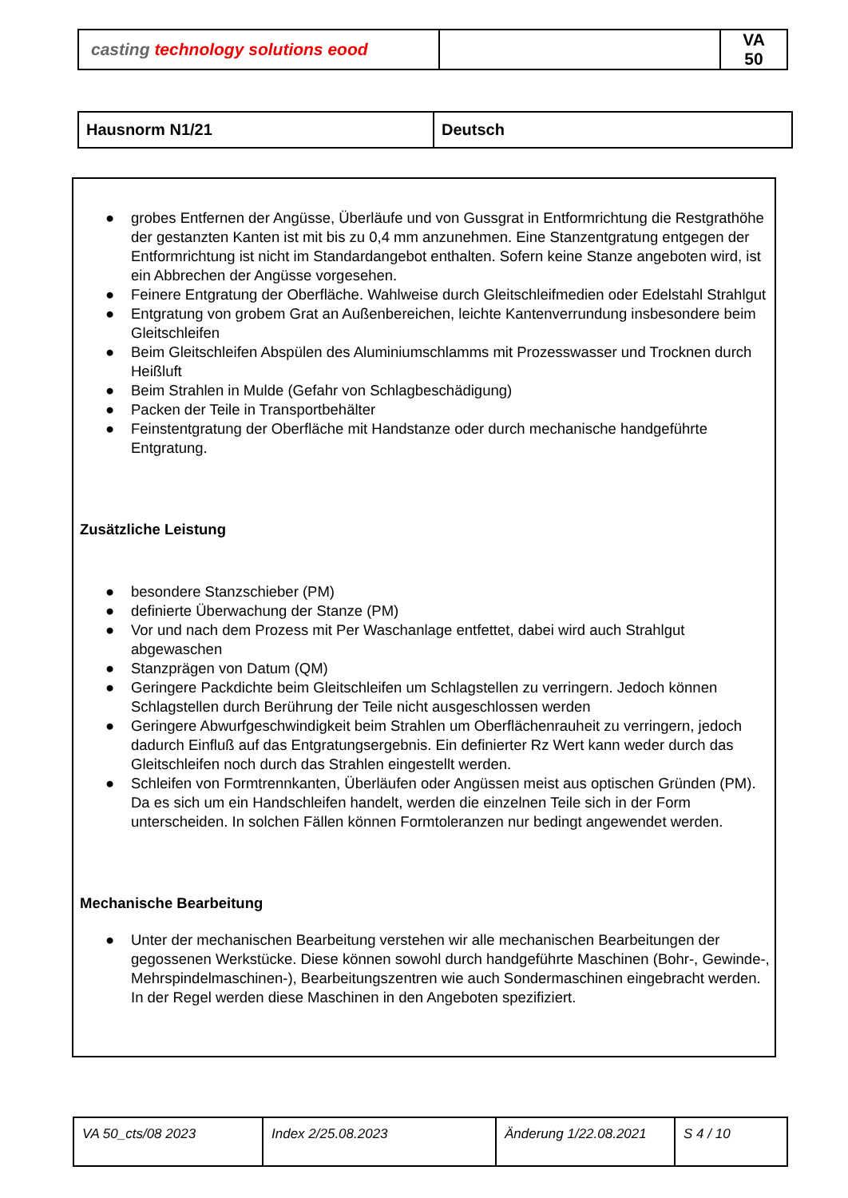| casting technology solutions eood | | VA 50 |
| Hausnorm N1/21 | Deutsch |
● grobes Entfernen der Angüsse, Überläufe und von Gussgrat in Entformrichtung die Restgrathöhe der gestanzten Kanten ist mit bis zu 0,4 mm anzunehmen. Eine Stanzentgratung entgegen der Entformrichtung ist nicht im Standardangebot enthalten. Sofern keine Stanze angeboten wird, ist ein Abbrechen der Angüsse vorgesehen.
● Feinere Entgratung der Oberfläche. Wahlweise durch Gleitschleifmedien oder Edelstahl Strahlgut
● Entgratung von grobem Grat an Außenbereichen, leichte Kantenverrundung insbesondere beim Gleitschleifen
● Beim Gleitschleifen Abspülen des Aluminiumschlamms mit Prozesswasser und Trocknen durch Heißluft
● Beim Strahlen in Mulde (Gefahr von Schlagbeschädigung)
● Packen der Teile in Transportbehälter
● Feinstentgratung der Oberfläche mit Handstanze oder durch mechanische handgeführte Entgratung.
Zusätzliche Leistung
● besondere Stanzschieber (PM)
● definierte Überwachung der Stanze (PM)
● Vor und nach dem Prozess mit Per Waschanlage entfettet, dabei wird auch Strahlgut abgewaschen
● Stanzprägen von Datum (QM)
● Geringere Packdichte beim Gleitschleifen um Schlagstellen zu verringern. Jedoch können Schlagstellen durch Berührung der Teile nicht ausgeschlossen werden
● Geringere Abwurfgeschwindigkeit beim Strahlen um Oberflächenrauheit zu verringern, jedoch dadurch Einfluß auf das Entgratungsergebnis. Ein definierter Rz Wert kann weder durch das Gleitschleifen noch durch das Strahlen eingestellt werden.
● Schleifen von Formtrennkanten, Überläufen oder Angüssen meist aus optischen Gründen (PM). Da es sich um ein Handschleifen handelt, werden die einzelnen Teile sich in der Form unterscheiden. In solchen Fällen können Formtoleranzen nur bedingt angewendet werden.
Mechanische Bearbeitung
● Unter der mechanischen Bearbeitung verstehen wir alle mechanischen Bearbeitungen der gegossenen Werkstücke. Diese können sowohl durch handgeführte Maschinen (Bohr-, Gewinde-, Mehrspindelmaschinen-), Bearbeitungszentren wie auch Sondermaschinen eingebracht werden. In der Regel werden diese Maschinen in den Angeboten spezifiziert.
| VA 50_cts/08 2023 | Index 2/25.08.2023 | Änderung 1/22.08.2021 | S 4 / 10 |